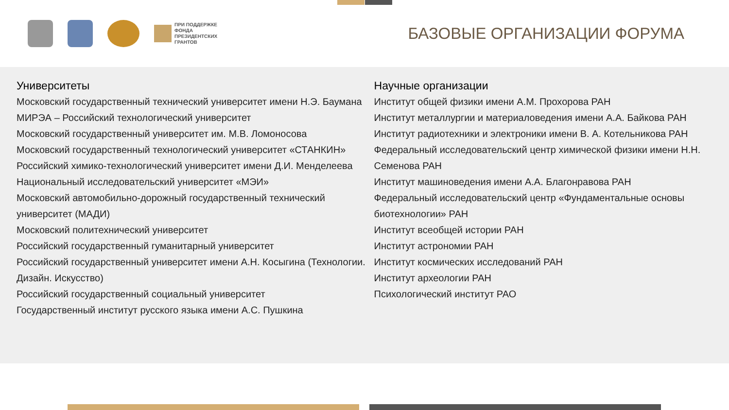ПРИ ПОДДЕРЖКЕ
ФОНДА
ПРЕЗИДЕНТСКИХ
ГРАНТОВ
БАЗОВЫЕ ОРГАНИЗАЦИИ ФОРУМА
Университеты
Московский государственный технический университет имени Н.Э. Баумана
МИРЭА – Российский технологический университет
Московский государственный университет им. М.В. Ломоносова
Московский государственный технологический университет «СТАНКИН»
Российский химико-технологический университет имени Д.И. Менделеева
Национальный исследовательский университет «МЭИ»
Московский автомобильно-дорожный государственный технический университет (МАДИ)
Московский политехнический университет
Российский государственный гуманитарный университет
Российский государственный университет имени А.Н. Косыгина (Технологии. Дизайн. Искусство)
Российский государственный социальный университет
Государственный институт русского языка имени А.С. Пушкина
Научные организации
Институт общей физики имени А.М. Прохорова РАН
Институт металлургии и материаловедения имени А.А. Байкова РАН
Институт радиотехники и электроники имени В. А. Котельникова РАН
Федеральный исследовательский центр химической физики имени Н.Н. Семенова РАН
Институт машиноведения имени А.А. Благонравова РАН
Федеральный исследовательский центр «Фундаментальные основы биотехнологии» РАН
Институт всеобщей истории РАН
Институт астрономии РАН
Институт космических исследований РАН
Институт археологии РАН
Психологический институт РАО